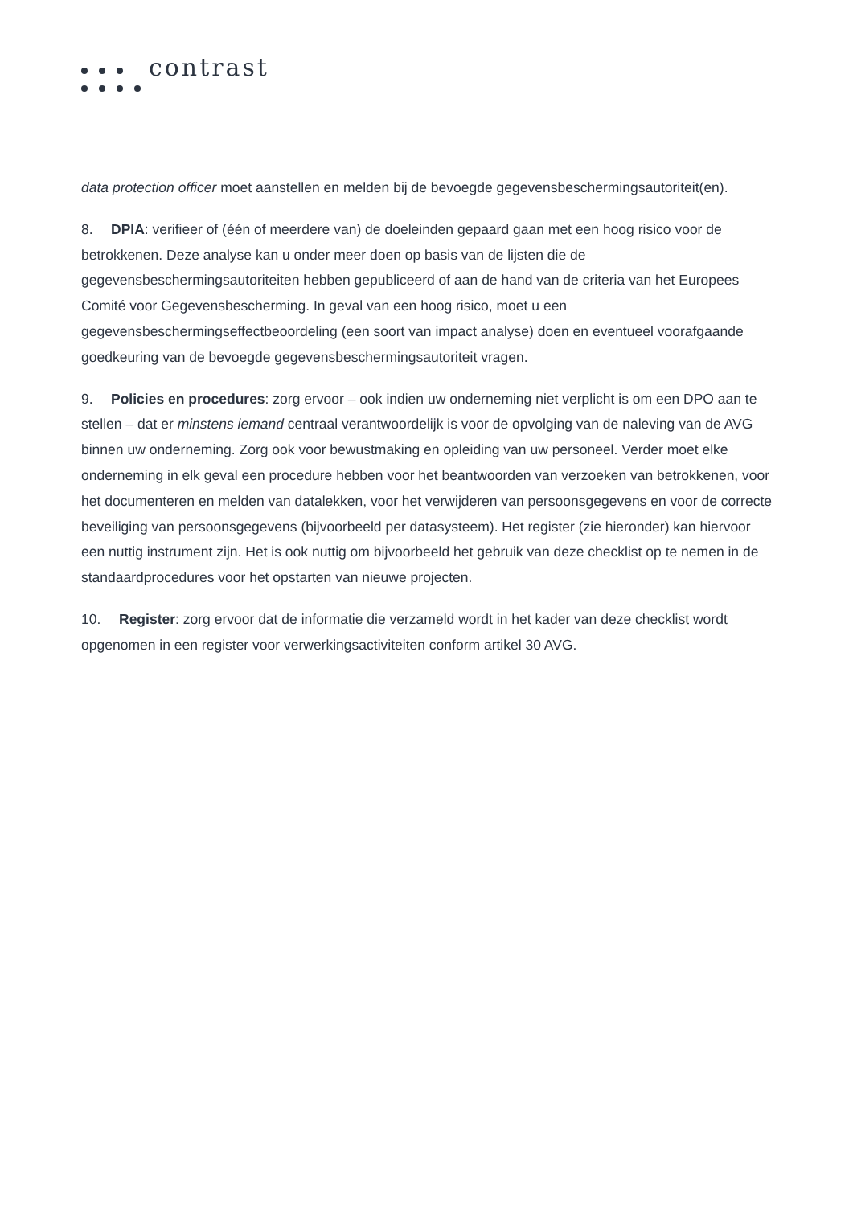contrast
data protection officer moet aanstellen en melden bij de bevoegde gegevensbeschermingsautoriteit(en).
8. DPIA: verifieer of (één of meerdere van) de doeleinden gepaard gaan met een hoog risico voor de betrokkenen. Deze analyse kan u onder meer doen op basis van de lijsten die de gegevensbeschermingsautoriteiten hebben gepubliceerd of aan de hand van de criteria van het Europees Comité voor Gegevensbescherming. In geval van een hoog risico, moet u een gegevensbeschermingseffectbeoordeling (een soort van impact analyse) doen en eventueel voorafgaande goedkeuring van de bevoegde gegevensbeschermingsautoriteit vragen.
9. Policies en procedures: zorg ervoor – ook indien uw onderneming niet verplicht is om een DPO aan te stellen – dat er minstens iemand centraal verantwoordelijk is voor de opvolging van de naleving van de AVG binnen uw onderneming. Zorg ook voor bewustmaking en opleiding van uw personeel. Verder moet elke onderneming in elk geval een procedure hebben voor het beantwoorden van verzoeken van betrokkenen, voor het documenteren en melden van datalekken, voor het verwijderen van persoonsgegevens en voor de correcte beveiliging van persoonsgegevens (bijvoorbeeld per datasysteem). Het register (zie hieronder) kan hiervoor een nuttig instrument zijn. Het is ook nuttig om bijvoorbeeld het gebruik van deze checklist op te nemen in de standaardprocedures voor het opstarten van nieuwe projecten.
10. Register: zorg ervoor dat de informatie die verzameld wordt in het kader van deze checklist wordt opgenomen in een register voor verwerkingsactiviteiten conform artikel 30 AVG.